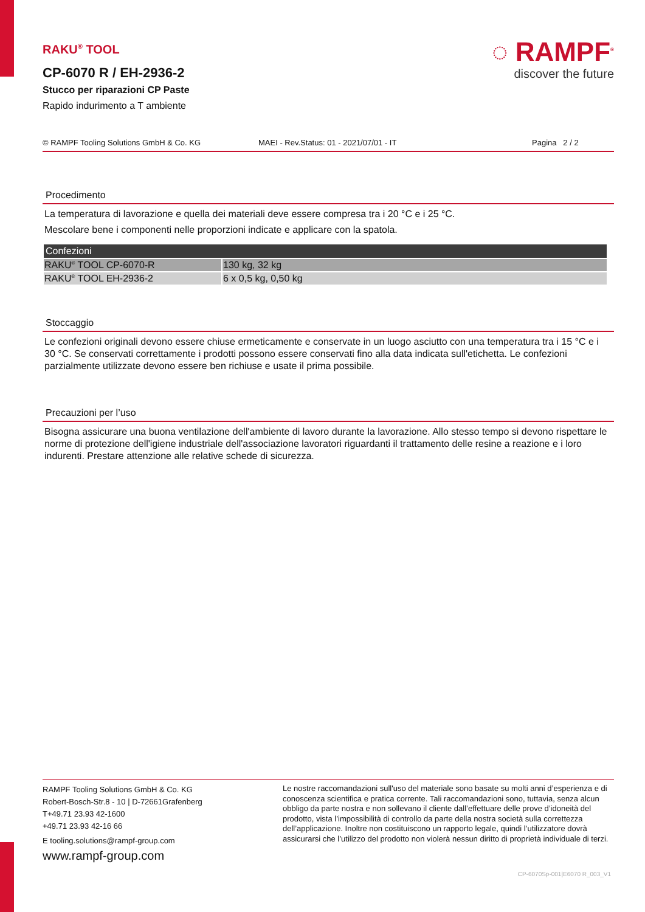RAKU<sup>®</sup> TOOL
CP-6070 R / EH-2936-2
Stucco per riparazioni CP Paste
Rapido indurimento a T ambiente
◌ RAMPF<sup>®</sup>
discover the future
© RAMPF Tooling Solutions GmbH & Co. KG MAEI - Rev.Status: 01 - 2021/07/01 - IT Pagina 2 / 2
Procedimento
La temperatura di lavorazione e quella dei materiali deve essere compresa tra i 20 °C e i 25 °C.
Mescolare bene i componenti nelle proporzioni indicate e applicare con la spatola.
| Confezioni | |
| --- | --- |
| RAKU<sup>®</sup> TOOL CP-6070-R | 130 kg, 32 kg |
| RAKU<sup>®</sup> TOOL EH-2936-2 | 6 x 0,5 kg, 0,50 kg |
Stoccaggio
Le confezioni originali devono essere chiuse ermeticamente e conservate in un luogo asciutto con una temperatura tra i 15 °C e i 30 °C. Se conservati correttamente i prodotti possono essere conservati fino alla data indicata sull'etichetta. Le confezioni parzialmente utilizzate devono essere ben richiuse e usate il prima possibile.
Precauzioni per l’uso
Bisogna assicurare una buona ventilazione dell'ambiente di lavoro durante la lavorazione. Allo stesso tempo si devono rispettare le norme di protezione dell'igiene industriale dell'associazione lavoratori riguardanti il trattamento delle resine a reazione e i loro indurenti. Prestare attenzione alle relative schede di sicurezza.
RAMPF Tooling Solutions GmbH & Co. KG
Robert-Bosch-Str.8 - 10 | D-72661Grafenberg
T+49.71 23.93 42-1600
+49.71 23.93 42-16 66
E tooling.solutions@rampf-group.com
www.rampf-group.com
Le nostre raccomandazioni sull'uso del materiale sono basate su molti anni d’esperienza e di conoscenza scientifica e pratica corrente. Tali raccomandazioni sono, tuttavia, senza alcun obbligo da parte nostra e non sollevano il cliente dall’effettuare delle prove d’idoneità del prodotto, vista l’impossibilità di controllo da parte della nostra società sulla correttezza dell’applicazione. Inoltre non costituiscono un rapporto legale, quindi l’utilizzatore dovrà assicurarsi che l’utilizzo del prodotto non violerà nessun diritto di proprietà individuale di terzi.
CP-6070Sp-001|E6070 R_003_V1